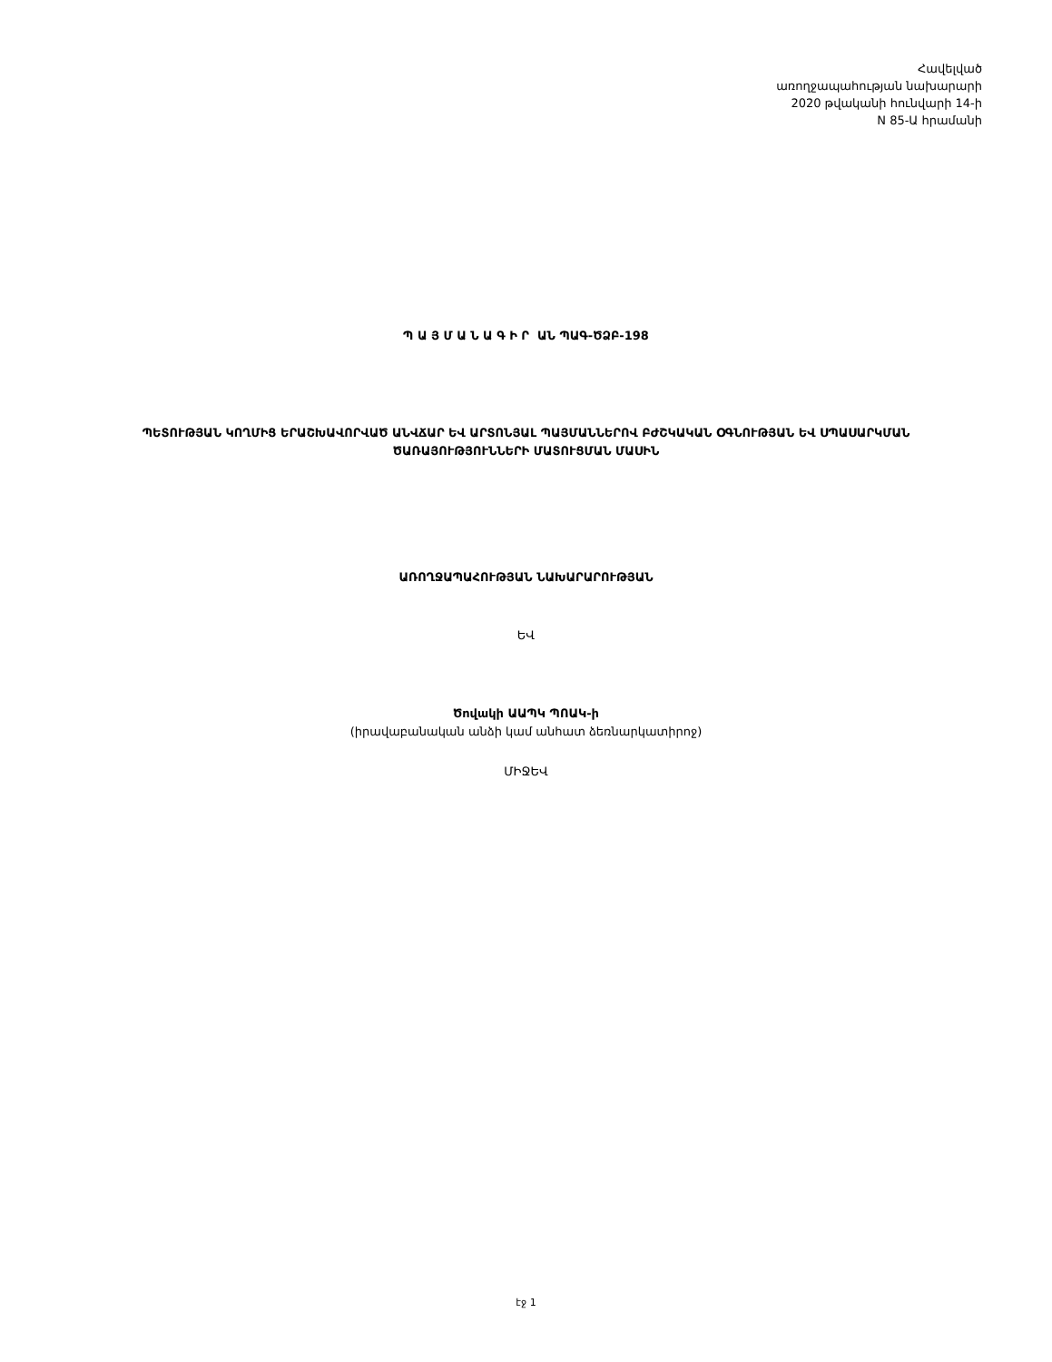Հավելված
առողջապահության նախարարի
2020 թվականի հունվարի 14-ի
N 85-Ա հրամանի
Պ Ա Յ Մ Ա Ն Ա Գ Ի Ր ԱՆ ՊԱԳ-ԾՁԲ-198
ՊԵՏՈՒԹՅԱՆ ԿՈՂՄԻՑ ԵՐԱՇԽԱՎՈՐՎԱԾ ԱՆՎՃԱՐ ԵՎ ԱՐՏՈՆՅԱԼ ՊԱՅՄԱՆՆԵՐՈՎ ԲԺՇԿԱԿԱՆ ՕԳՆՈՒԹՅԱՆ ԵՎ ՍՊԱՍԱՐԿՄԱՆ
ԾԱՌԱՅՈՒԹՅՈՒՆՆԵՐԻ ՄԱՏՈՒՑՄԱՆ ՄԱՍԻՆ
ԱՌՈՂՋԱՊԱՀՈՒԹՅԱՆ ՆԱԽԱՐԱՐՈՒԹՅԱՆ
ԵՎ
Ծովակի ԱԱՊԿ ՊՈԱԿ-ի
(իրավաբանական անձի կամ անհատ ձեռնարկատիրոջ)
ՄԻՋԵՎ
էջ 1